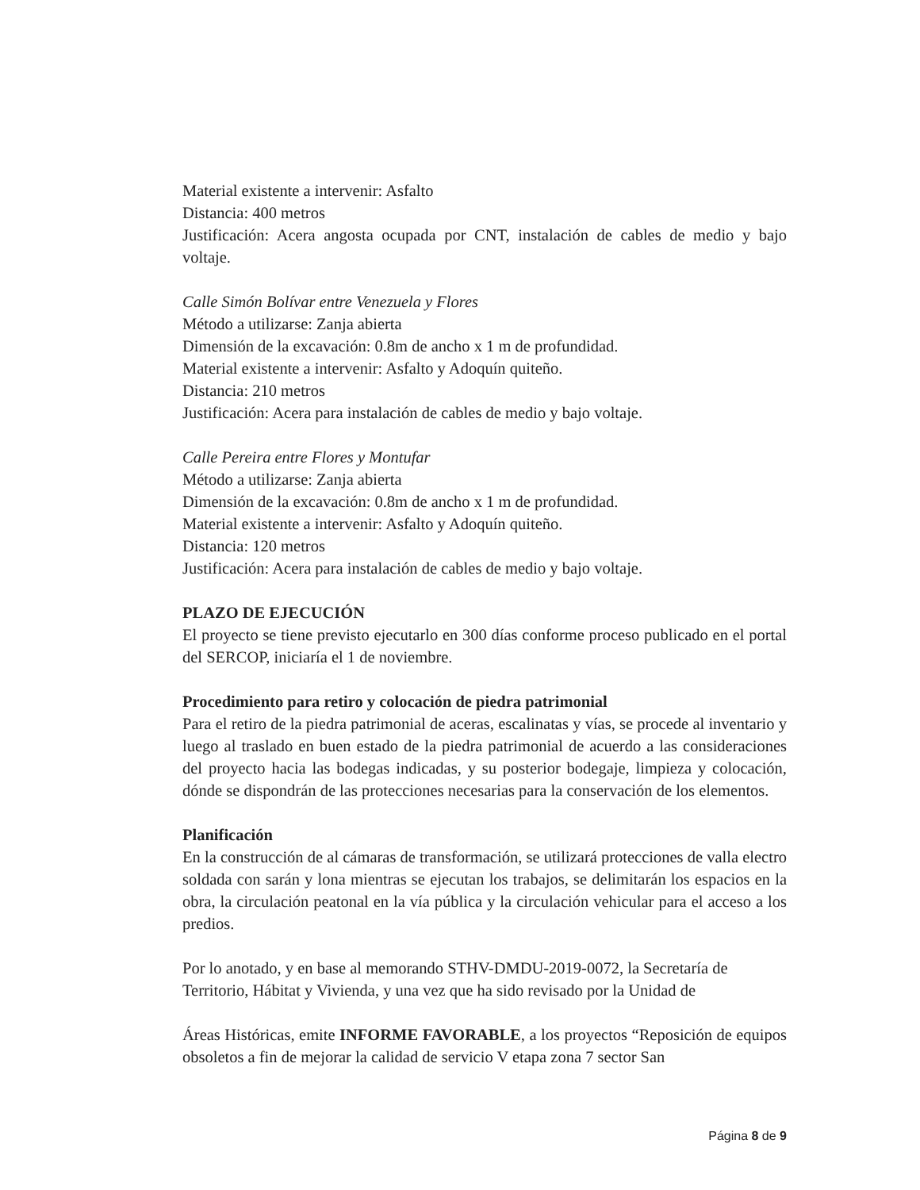Material existente a intervenir: Asfalto
Distancia: 400 metros
Justificación: Acera angosta ocupada por CNT, instalación de cables de medio y bajo voltaje.
Calle Simón Bolívar entre Venezuela y Flores
Método a utilizarse: Zanja abierta
Dimensión de la excavación: 0.8m de ancho x 1 m de profundidad.
Material existente a intervenir: Asfalto y Adoquín quiteño.
Distancia: 210 metros
Justificación: Acera para instalación de cables de medio y bajo voltaje.
Calle Pereira entre Flores y Montufar
Método a utilizarse: Zanja abierta
Dimensión de la excavación: 0.8m de ancho x 1 m de profundidad.
Material existente a intervenir: Asfalto y Adoquín quiteño.
Distancia: 120 metros
Justificación: Acera para instalación de cables de medio y bajo voltaje.
PLAZO DE EJECUCIÓN
El proyecto se tiene previsto ejecutarlo en 300 días conforme proceso publicado en el portal del SERCOP, iniciaría el 1 de noviembre.
Procedimiento para retiro y colocación de piedra patrimonial
Para el retiro de la piedra patrimonial de aceras, escalinatas y vías, se procede al inventario y luego al traslado en buen estado de la piedra patrimonial de acuerdo a las consideraciones del proyecto hacia las bodegas indicadas, y su posterior bodegaje, limpieza y colocación, dónde se dispondrán de las protecciones necesarias para la conservación de los elementos.
Planificación
En la construcción de al cámaras de transformación, se utilizará protecciones de valla electro soldada con sarán y lona mientras se ejecutan los trabajos, se delimitarán los espacios en la obra, la circulación peatonal en la vía pública y la circulación vehicular para el acceso a los predios.
Por lo anotado, y en base al memorando STHV-DMDU-2019-0072, la Secretaría de Territorio, Hábitat y Vivienda, y una vez que ha sido revisado por la Unidad de
Áreas Históricas, emite INFORME FAVORABLE, a los proyectos “Reposición de equipos obsoletos a fin de mejorar la calidad de servicio V etapa zona 7 sector San
Página 8 de 9